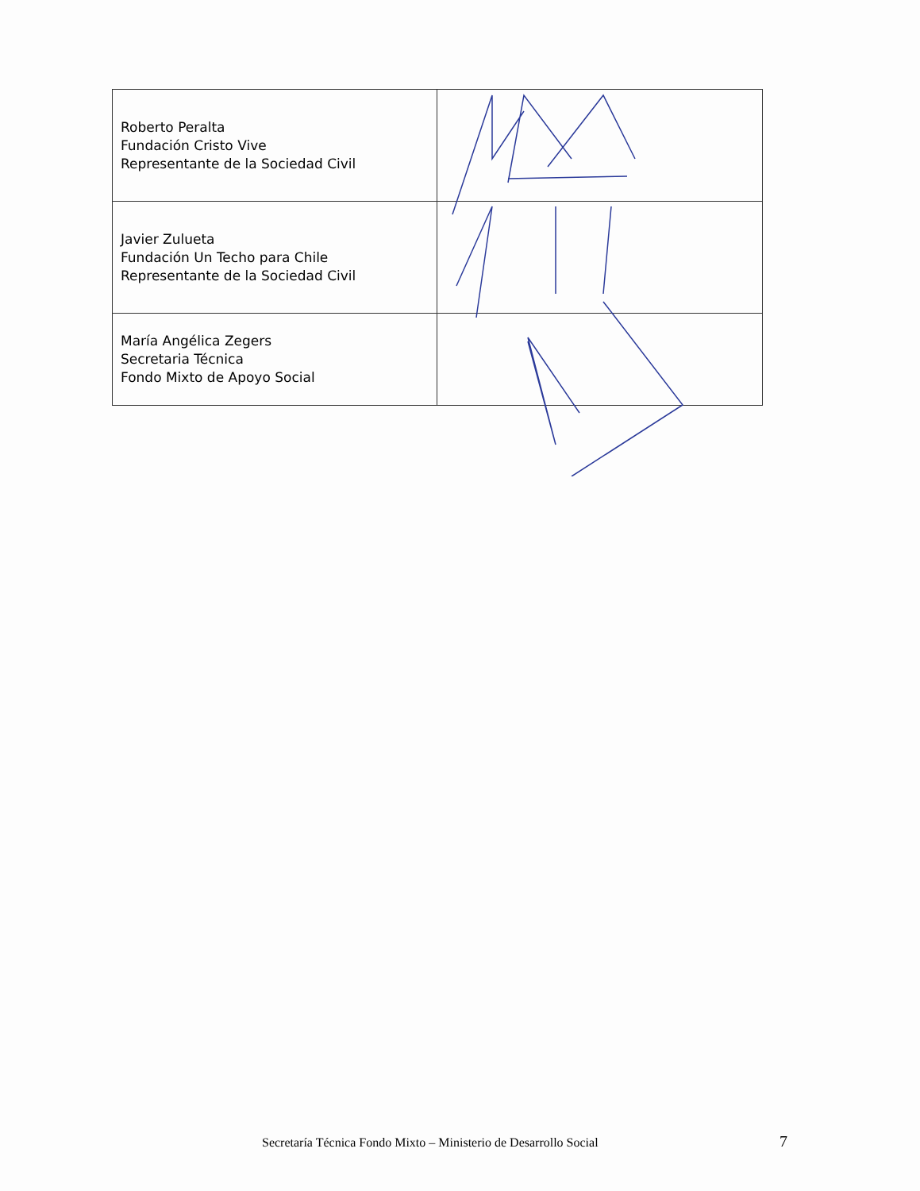| Roberto Peralta Fundación Cristo Vive Representante de la Sociedad Civil | |
| Javier Zulueta Fundación Un Techo para Chile Representante de la Sociedad Civil | |
| María Angélica Zegers Secretaria Técnica Fondo Mixto de Apoyo Social | |
Secretaría Técnica Fondo Mixto – Ministerio de Desarrollo Social
7